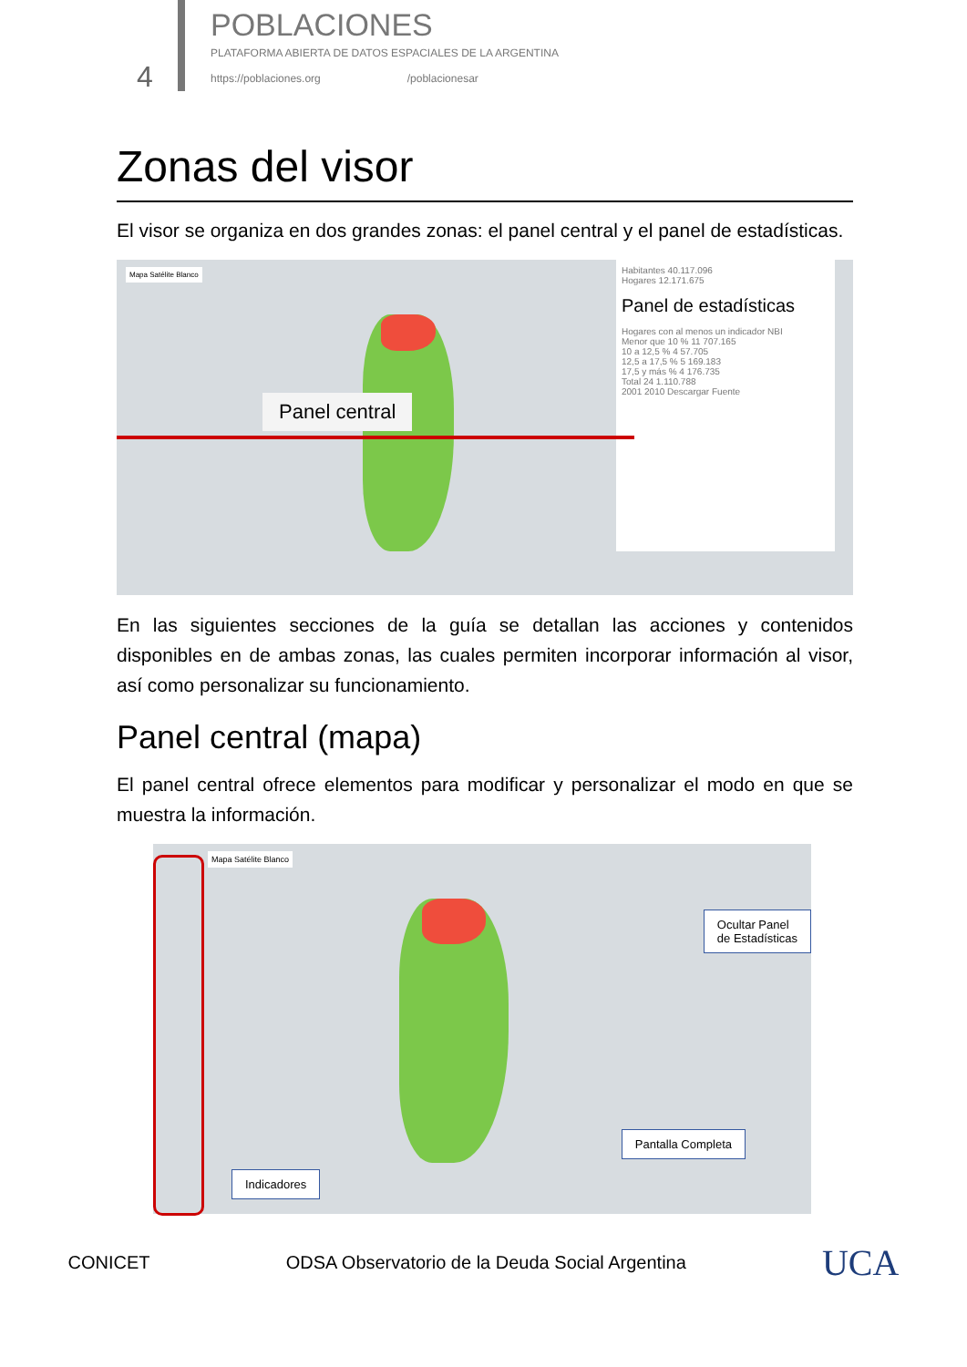4 POBLACIONES
PLATAFORMA ABIERTA DE DATOS ESPACIALES DE LA ARGENTINA
https://poblaciones.org /poblacionesar
Zonas del visor
El visor se organiza en dos grandes zonas: el panel central y el panel de estadísticas.
Mapa Satélite Blanco
Panel central
Habitantes 40.117.096
Hogares 12.171.675
Panel de estadísticas
Hogares con al menos un indicador NBI
Menor que 10 % 11 707.165
10 a 12,5 % 4 57.705
12,5 a 17,5 % 5 169.183
17,5 y más % 4 176.735
Total 24 1.110.788
2001 2010 Descargar Fuente
En las siguientes secciones de la guía se detallan las acciones y contenidos disponibles en de ambas zonas, las cuales permiten incorporar información al visor, así como personalizar su funcionamiento.
Panel central (mapa)
El panel central ofrece elementos para modificar y personalizar el modo en que se muestra la información.
Mapa Satélite Blanco
Ocultar Panel
de Estadísticas
Pantalla Completa
Indicadores
CONICET ODSA Observatorio de la Deuda Social Argentina UCA